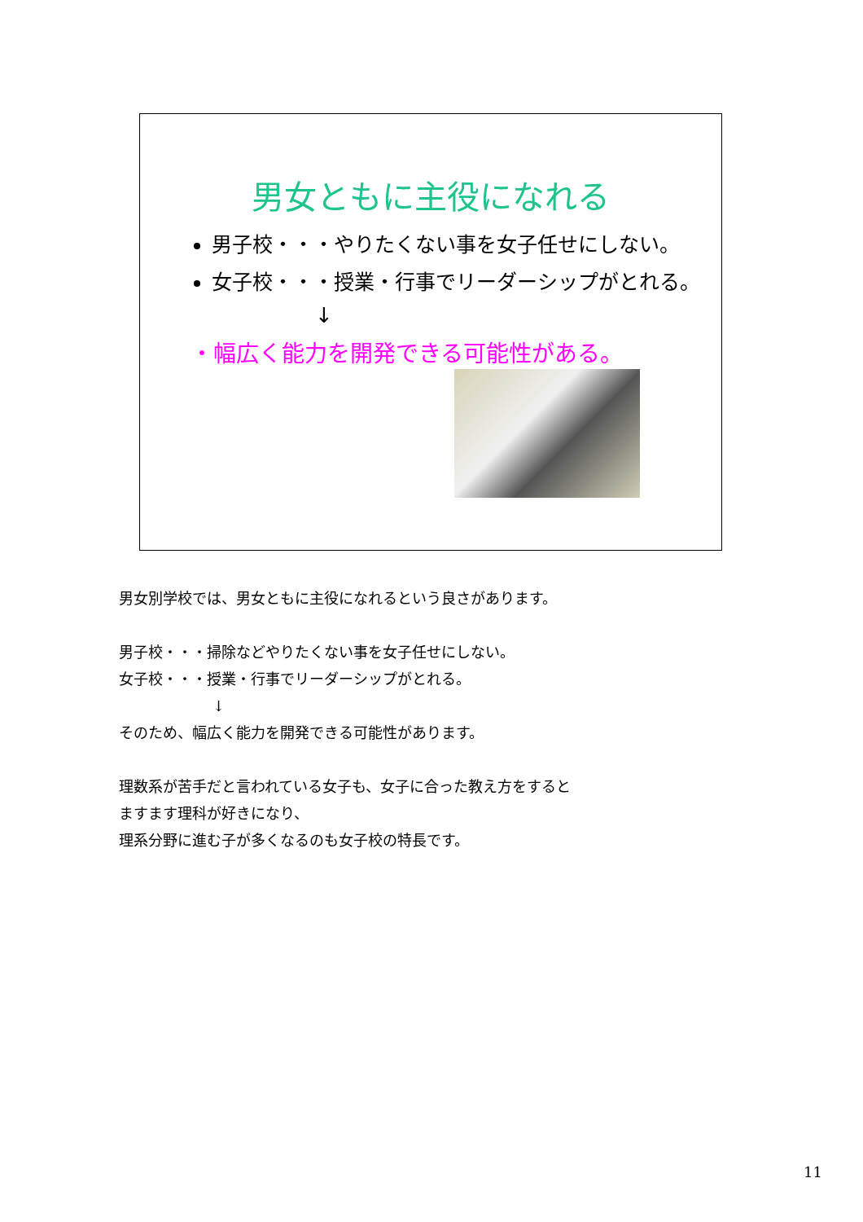男女ともに主役になれる
男子校・・・やりたくない事を女子任せにしない。
女子校・・・授業・行事でリーダーシップがとれる。
↓
・幅広く能力を開発できる可能性がある。
男女別学校では、男女ともに主役になれるという良さがあります。
男子校・・・掃除などやりたくない事を女子任せにしない。
女子校・・・授業・行事でリーダーシップがとれる。
↓
そのため、幅広く能力を開発できる可能性があります。
理数系が苦手だと言われている女子も、女子に合った教え方をすると
ますます理科が好きになり、
理系分野に進む子が多くなるのも女子校の特長です。
11